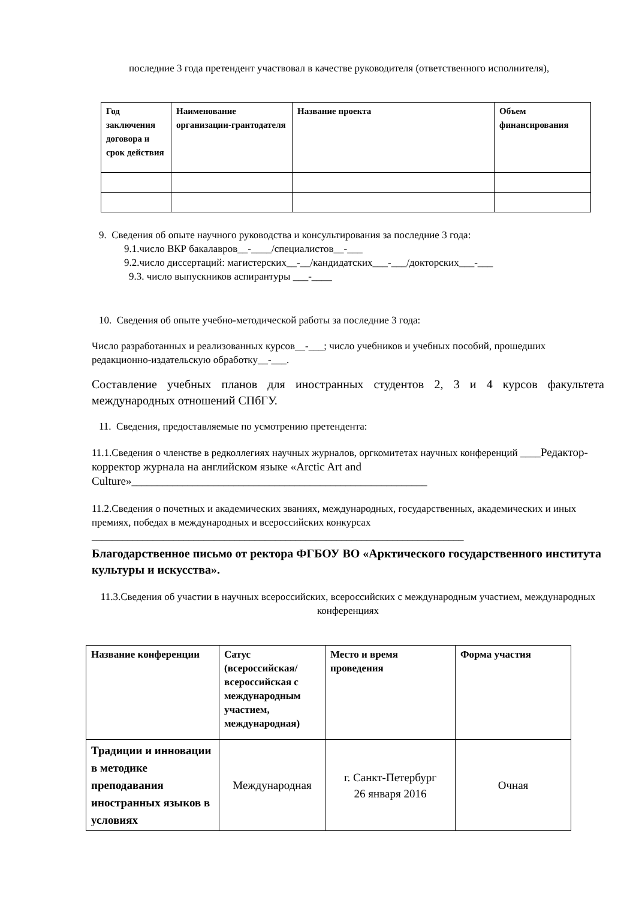последние 3 года претендент участвовал в качестве руководителя (ответственного исполнителя),
| Год заключения договора и срок действия | Наименование организации-грантодателя | Название проекта | Объем финансирования |
| --- | --- | --- | --- |
9. Сведения об опыте научного руководства и консультирования за последние 3 года:
9.1.число ВКР бакалавров__-____/специалистов__-___
9.2.число диссертаций: магистерских__-__/кандидатских___-___/докторских___-___
9.3. число выпускников аспирантуры ___-____
10. Сведения об опыте учебно-методической работы за последние 3 года:
Число разработанных и реализованных курсов__-___; число учебников и учебных пособий, прошедших редакционно-издательскую обработку__-___.
Составление учебных планов для иностранных студентов 2, 3 и 4 курсов факультета международных отношений СПбГУ.
11. Сведения, предоставляемые по усмотрению претендента:
11.1.Сведения о членстве в редколлегиях научных журналов, оргкомитетах научных конференций ____Редактор-корректор журнала на английском языке «Arctic Art and Culture»__________________________________________________________
11.2.Сведения о почетных и академических званиях, международных, государственных, академических и иных премиях, победах в международных и всероссийских конкурсах
_________________________________________________________________________
Благодарственное письмо от ректора ФГБОУ ВО «Арктического государственного института культуры и искусства».
11.3.Сведения об участии в научных всероссийских, всероссийских с международным участием, международных конференциях
| Название конференции | Сатус (всероссийская/ всероссийская с международным участием, международная) | Место и время проведения | Форма участия |
| --- | --- | --- | --- |
| Традиции и инновации в методике преподавания иностранных языков в условиях | Международная | г. Санкт-Петербург 26 января 2016 | Очная |